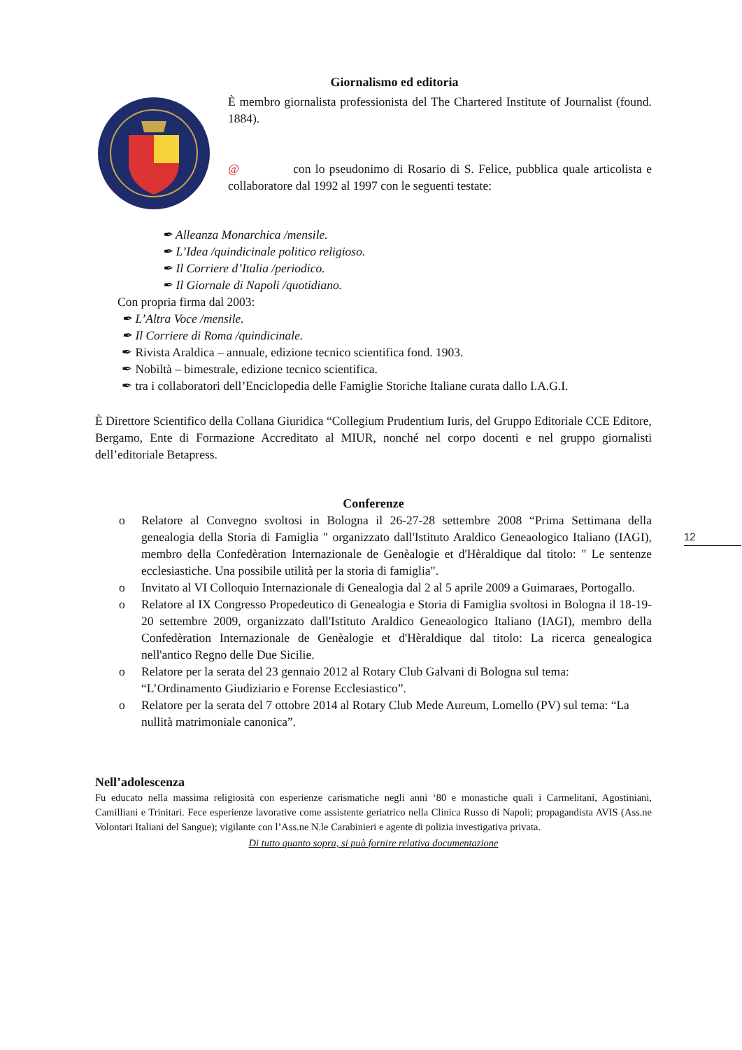12
Giornalismo ed editoria
È membro giornalista professionista del The Chartered Institute of Journalist (found. 1884).
@ con lo pseudonimo di Rosario di S. Felice, pubblica quale articolista e collaboratore dal 1992 al 1997 con le seguenti testate:
✒ Alleanza Monarchica /mensile.
✒ L’Idea /quindicinale politico religioso.
✒ Il Corriere d’Italia /periodico.
✒ Il Giornale di Napoli /quotidiano.
Con propria firma dal 2003:
✒ L’Altra Voce /mensile.
✒ Il Corriere di Roma /quindicinale.
✒ Rivista Araldica – annuale, edizione tecnico scientifica fond. 1903.
✒ Nobiltà – bimestrale, edizione tecnico scientifica.
✒ tra i collaboratori dell’Enciclopedia delle Famiglie Storiche Italiane curata dallo I.A.G.I.
È Direttore Scientifico della Collana Giuridica “Collegium Prudentium Iuris, del Gruppo Editoriale CCE Editore, Bergamo, Ente di Formazione Accreditato al MIUR, nonché nel corpo docenti e nel gruppo giornalisti dell’editoriale Betapress.
Conferenze
o Relatore al Convegno svoltosi in Bologna il 26-27-28 settembre 2008 “Prima Settimana della genealogia della Storia di Famiglia " organizzato dall'Istituto Araldico Geneaologico Italiano (IAGI), membro della Confedèration Internazionale de Genèalogie et d'Hèraldique dal titolo: " Le sentenze ecclesiastiche. Una possibile utilità per la storia di famiglia".
o Invitato al VI Colloquio Internazionale di Genealogia dal 2 al 5 aprile 2009 a Guimaraes, Portogallo.
o Relatore al IX Congresso Propedeutico di Genealogia e Storia di Famiglia svoltosi in Bologna il 18-19-20 settembre 2009, organizzato dall'Istituto Araldico Geneaologico Italiano (IAGI), membro della Confedèration Internazionale de Genèalogie et d'Hèraldique dal titolo: La ricerca genealogica nell'antico Regno delle Due Sicilie.
o Relatore per la serata del 23 gennaio 2012 al Rotary Club Galvani di Bologna sul tema: “L’Ordinamento Giudiziario e Forense Ecclesiastico”.
o Relatore per la serata del 7 ottobre 2014 al Rotary Club Mede Aureum, Lomello (PV) sul tema: “La nullità matrimoniale canonica”.
Nell’adolescenza
Fu educato nella massima religiosità con esperienze carismatiche negli anni ‘80 e monastiche quali i Carmelitani, Agostiniani, Camilliani e Trinitari. Fece esperienze lavorative come assistente geriatrico nella Clinica Russo di Napoli; propagandista AVIS (Ass.ne Volontari Italiani del Sangue); vigilante con l’Ass.ne N.le Carabinieri e agente di polizia investigativa privata.
Di tutto quanto sopra, si può fornire relativa documentazione